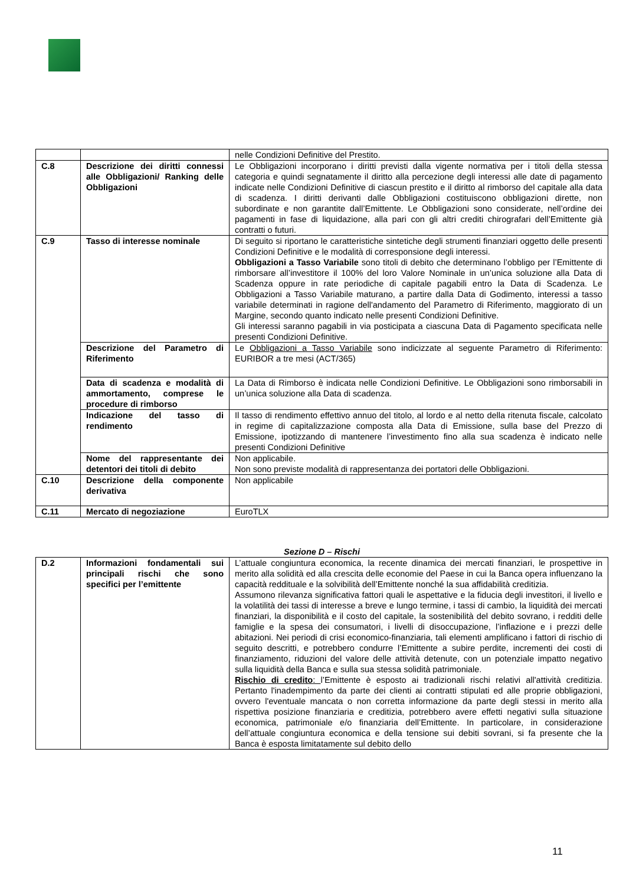| | | nelle Condizioni Definitive del Prestito. |
| C.8 | Descrizione dei diritti connessi alle Obbligazioni/ Ranking delle Obbligazioni | Le Obbligazioni incorporano i diritti previsti dalla vigente normativa per i titoli della stessa categoria e quindi segnatamente il diritto alla percezione degli interessi alle date di pagamento indicate nelle Condizioni Definitive di ciascun prestito e il diritto al rimborso del capitale alla data di scadenza. I diritti derivanti dalle Obbligazioni costituiscono obbligazioni dirette, non subordinate e non garantite dall’Emittente. Le Obbligazioni sono considerate, nell’ordine dei pagamenti in fase di liquidazione, alla pari con gli altri crediti chirografari dell’Emittente già contratti o futuri. |
| C.9 | Tasso di interesse nominale | Di seguito si riportano le caratteristiche sintetiche degli strumenti finanziari oggetto delle presenti Condizioni Definitive e le modalità di corresponsione degli interessi. Obbligazioni a Tasso Variabile sono titoli di debito che determinano l’obbligo per l’Emittente di rimborsare all’investitore il 100% del loro Valore Nominale in un’unica soluzione alla Data di Scadenza oppure in rate periodiche di capitale pagabili entro la Data di Scadenza. Le Obbligazioni a Tasso Variabile maturano, a partire dalla Data di Godimento, interessi a tasso variabile determinati in ragione dell'andamento del Parametro di Riferimento, maggiorato di un Margine, secondo quanto indicato nelle presenti Condizioni Definitive. Gli interessi saranno pagabili in via posticipata a ciascuna Data di Pagamento specificata nelle presenti Condizioni Definitive. |
| | Descrizione del Parametro di Riferimento | Le Obbligazioni a Tasso Variabile sono indicizzate al seguente Parametro di Riferimento: EURIBOR a tre mesi (ACT/365) |
| | Data di scadenza e modalità di ammortamento, comprese le procedure di rimborso | La Data di Rimborso è indicata nelle Condizioni Definitive. Le Obbligazioni sono rimborsabili in un’unica soluzione alla Data di scadenza. |
| | Indicazione del tasso di rendimento | Il tasso di rendimento effettivo annuo del titolo, al lordo e al netto della ritenuta fiscale, calcolato in regime di capitalizzazione composta alla Data di Emissione, sulla base del Prezzo di Emissione, ipotizzando di mantenere l’investimento fino alla sua scadenza è indicato nelle presenti Condizioni Definitive |
| | Nome del rappresentante dei detentori dei titoli di debito | Non applicabile. Non sono previste modalità di rappresentanza dei portatori delle Obbligazioni. |
| C.10 | Descrizione della componente derivativa | Non applicabile |
| C.11 | Mercato di negoziazione | EuroTLX |
Sezione D – Rischi
| D.2 | Informazioni fondamentali sui principali rischi che sono specifici per l’emittente | L’attuale congiuntura economica, la recente dinamica dei mercati finanziari, le prospettive in merito alla solidità ed alla crescita delle economie del Paese in cui la Banca opera influenzano la capacità reddituale e la solvibilità dell’Emittente nonché la sua affidabilità creditizia. Assumono rilevanza significativa fattori quali le aspettative e la fiducia degli investitori, il livello e la volatilità dei tassi di interesse a breve e lungo termine, i tassi di cambio, la liquidità dei mercati finanziari, la disponibilità e il costo del capitale, la sostenibilità del debito sovrano, i redditi delle famiglie e la spesa dei consumatori, i livelli di disoccupazione, l’inflazione e i prezzi delle abitazioni. Nei periodi di crisi economico-finanziaria, tali elementi amplificano i fattori di rischio di seguito descritti, e potrebbero condurre l’Emittente a subire perdite, incrementi dei costi di finanziamento, riduzioni del valore delle attività detenute, con un potenziale impatto negativo sulla liquidità della Banca e sulla sua stessa solidità patrimoniale. Rischio di credito : l’Emittente è esposto ai tradizionali rischi relativi all'attività creditizia. Pertanto l'inadempimento da parte dei clienti ai contratti stipulati ed alle proprie obbligazioni, ovvero l'eventuale mancata o non corretta informazione da parte degli stessi in merito alla rispettiva posizione finanziaria e creditizia, potrebbero avere effetti negativi sulla situazione economica, patrimoniale e/o finanziaria dell’Emittente. In particolare, in considerazione dell’attuale congiuntura economica e della tensione sui debiti sovrani, si fa presente che la Banca è esposta limitatamente sul debito dello |
11